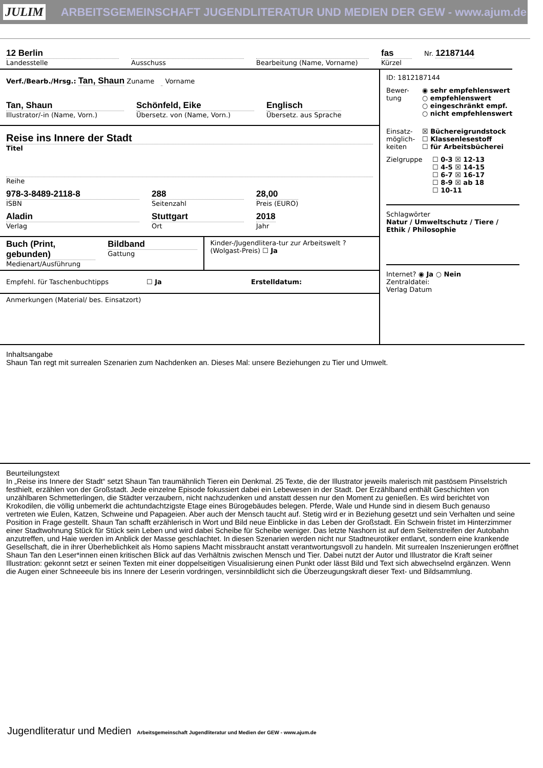JULIM ARBEITSGEMEINSCHAFT JUGENDLITERATUR UND MEDIEN DER GEW - www.ajum.de
12 Berlin
Landesstelle
Ausschuss Bearbeitung (Name, Vorname)
fas
Kürzel
Nr. 12187144
Verf./Bearb./Hrsg.: Tan, Shaun Zuname Vorname
Tan, Shaun
Illustrator/-in (Name, Vorn.)
Schönfeld, Eike
Übersetz. von (Name, Vorn.)
Englisch
Übersetz. aus Sprache
Reise ins Innere der Stadt
Titel
Reihe
978-3-8489-2118-8
ISBN
288
Seitenzahl
28,00
Preis (EURO)
Aladin
Verlag
Stuttgart
Ort
2018
Jahr
Buch (Print, gebunden)
Medienart/Ausführung
Bildband
Gattung
Kinder-/Jugendlitera-tur zur Arbeitswelt ? (Wolgast-Preis) ☐ Ja
Empfehl. für Taschenbuchtipps ☐ Ja Erstelldatum:
Anmerkungen (Material/ bes. Einsatzort)
ID: 1812187144
Bewer-tung
◉ sehr empfehlenswert
○ empfehlenswert
○ eingeschränkt empf.
○ nicht empfehlenswert
Einsatz-möglich-keiten
☒ Büchereigrundstock
☐ Klassenlesestoff
☐ für Arbeitsbücherei
Zielgruppe ☐ 0-3 ☒ 12-13
☐ 4-5 ☒ 14-15
☐ 6-7 ☒ 16-17
☐ 8-9 ☒ ab 18
☐ 10-11
Schlagwörter
Natur / Umweltschutz / Tiere / Ethik / Philosophie
Internet? ◉ Ja ○ Nein
Zentraldatei:
Verlag Datum
Inhaltsangabe
Shaun Tan regt mit surrealen Szenarien zum Nachdenken an. Dieses Mal: unsere Beziehungen zu Tier und Umwelt.
Beurteilungstext
In „Reise ins Innere der Stadt“ setzt Shaun Tan traumähnlich Tieren ein Denkmal. 25 Texte, die der Illustrator jeweils malerisch mit pastösem Pinselstrich festhielt, erzählen von der Großstadt. Jede einzelne Episode fokussiert dabei ein Lebewesen in der Stadt. Der Erzählband enthält Geschichten von unzählbaren Schmetterlingen, die Städter verzaubern, nicht nachzudenken und anstatt dessen nur den Moment zu genießen. Es wird berichtet von Krokodilen, die völlig unbemerkt die achtundachtzigste Etage eines Bürogebäudes belegen. Pferde, Wale und Hunde sind in diesem Buch genauso vertreten wie Eulen, Katzen, Schweine und Papageien. Aber auch der Mensch taucht auf. Stetig wird er in Beziehung gesetzt und sein Verhalten und seine Position in Frage gestellt. Shaun Tan schafft erzählerisch in Wort und Bild neue Einblicke in das Leben der Großstadt. Ein Schwein fristet im Hinterzimmer einer Stadtwohnung Stück für Stück sein Leben und wird dabei Scheibe für Scheibe weniger. Das letzte Nashorn ist auf dem Seitenstreifen der Autobahn anzutreffen, und Haie werden im Anblick der Masse geschlachtet. In diesen Szenarien werden nicht nur Stadtneurotiker entlarvt, sondern eine krankende Gesellschaft, die in ihrer Überheblichkeit als Homo sapiens Macht missbraucht anstatt verantwortungsvoll zu handeln. Mit surrealen Inszenierungen eröffnet Shaun Tan den Leser*innen einen kritischen Blick auf das Verhältnis zwischen Mensch und Tier. Dabei nutzt der Autor und Illustrator die Kraft seiner Illustration: gekonnt setzt er seinen Texten mit einer doppelseitigen Visualisierung einen Punkt oder lässt Bild und Text sich abwechselnd ergänzen. Wenn die Augen einer Schneeeule bis ins Innere der Leserin vordringen, versinnbildlicht sich die Überzeugungskraft dieser Text- und Bildsammlung.
Jugendliteratur und Medien Arbeitsgemeinschaft Jugendliteratur und Medien der GEW - www.ajum.de